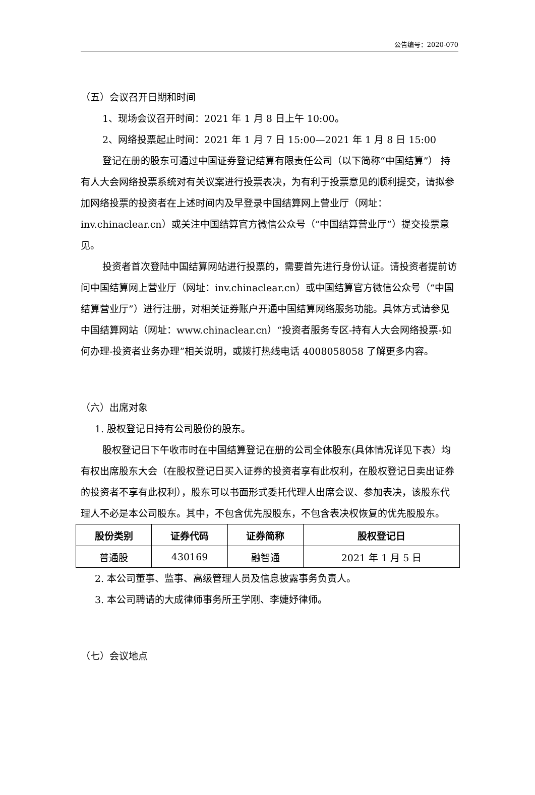公告编号：2020-070
（五）会议召开日期和时间
1、现场会议召开时间：2021 年 1 月 8 日上午 10:00。
2、网络投票起止时间：2021 年 1 月 7 日 15:00—2021 年 1 月 8 日 15:00
登记在册的股东可通过中国证券登记结算有限责任公司（以下简称“中国结算”） 持有人大会网络投票系统对有关议案进行投票表决，为有利于投票意见的顺利提交，请拟参加网络投票的投资者在上述时间内及早登录中国结算网上营业厅（网址：inv.chinaclear.cn）或关注中国结算官方微信公众号（“中国结算营业厅”）提交投票意见。
投资者首次登陆中国结算网站进行投票的，需要首先进行身份认证。请投资者提前访问中国结算网上营业厅（网址：inv.chinaclear.cn）或中国结算官方微信公众号（“中国结算营业厅”）进行注册，对相关证券账户开通中国结算网络服务功能。具体方式请参见中国结算网站（网址：www.chinaclear.cn）“投资者服务专区-持有人大会网络投票-如何办理-投资者业务办理”相关说明，或拨打热线电话 4008058058 了解更多内容。
（六）出席对象
1. 股权登记日持有公司股份的股东。
股权登记日下午收市时在中国结算登记在册的公司全体股东(具体情况详见下表）均有权出席股东大会（在股权登记日买入证券的投资者享有此权利，在股权登记日卖出证券的投资者不享有此权利），股东可以书面形式委托代理人出席会议、参加表决，该股东代理人不必是本公司股东。其中，不包含优先股股东，不包含表决权恢复的优先股股东。
| 股份类别 | 证券代码 | 证券简称 | 股权登记日 |
| --- | --- | --- | --- |
| 普通股 | 430169 | 融智通 | 2021 年 1 月 5 日 |
2. 本公司董事、监事、高级管理人员及信息披露事务负责人。
3. 本公司聘请的大成律师事务所王学刚、李婕妤律师。
（七）会议地点